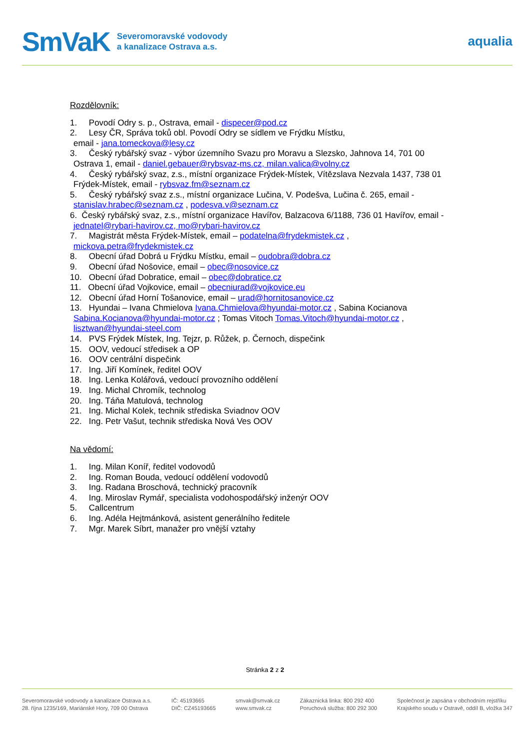SmVaK
Severomoravské vodovody
a kanalizace Ostrava a.s.
aqualia
Rozdělovník:
1. Povodí Odry s. p., Ostrava, email - dispecer@pod.cz
2. Lesy ČR, Správa toků obl. Povodí Odry se sídlem ve Frýdku Místku,
email - jana.tomeckova@lesy.cz
3. Český rybářský svaz - výbor územního Svazu pro Moravu a Slezsko, Jahnova 14, 701 00
Ostrava 1, email - daniel.gebauer@rybsvaz-ms.cz, milan.valica@volny.cz
4. Český rybářský svaz, z.s., místní organizace Frýdek-Místek, Vítězslava Nezvala 1437, 738 01
Frýdek-Místek, email - rybsvaz.fm@seznam.cz
5. Český rybářský svaz z.s., místní organizace Lučina, V. Podešva, Lučina č. 265, email -
stanislav.hrabec@seznam.cz , podesva.v@seznam.cz
6. Český rybářský svaz, z.s., místní organizace Havířov, Balzacova 6/1188, 736 01 Havířov, email -
jednatel@rybari-havirov.cz, mo@rybari-havirov.cz
7. Magistrát města Frýdek-Místek, email – podatelna@frydekmistek.cz ,
mickova.petra@frydekmistek.cz
8. Obecní úřad Dobrá u Frýdku Místku, email – oudobra@dobra.cz
9. Obecní úřad Nošovice, email – obec@nosovice.cz
10. Obecní úřad Dobratice, email – obec@dobratice.cz
11. Obecní úřad Vojkovice, email – obecniurad@vojkovice.eu
12. Obecní úřad Horní Tošanovice, email – urad@hornitosanovice.cz
13. Hyundai – Ivana Chmielova Ivana.Chmielova@hyundai-motor.cz , Sabina Kocianova
Sabina.Kocianova@hyundai-motor.cz ; Tomas Vitoch Tomas.Vitoch@hyundai-motor.cz ,
lisztwan@hyundai-steel.com
14. PVS Frýdek Místek, Ing. Tejzr, p. Růžek, p. Černoch, dispečink
15. OOV, vedoucí středisek a OP
16. OOV centrální dispečink
17. Ing. Jiří Komínek, ředitel OOV
18. Ing. Lenka Kolářová, vedoucí provozního oddělení
19. Ing. Michal Chromík, technolog
20. Ing. Táňa Matulová, technolog
21. Ing. Michal Kolek, technik střediska Sviadnov OOV
22. Ing. Petr Vašut, technik střediska Nová Ves OOV
Na vědomí:
1. Ing. Milan Koníř, ředitel vodovodů
2. Ing. Roman Bouda, vedoucí oddělení vodovodů
3. Ing. Radana Broschová, technický pracovník
4. Ing. Miroslav Rymář, specialista vodohospodářský inženýr OOV
5. Callcentrum
6. Ing. Adéla Hejtmánková, asistent generálního ředitele
7. Mgr. Marek Síbrt, manažer pro vnější vztahy
Stránka 2 z 2
Severomoravské vodovody a kanalizace Ostrava a.s.
28. října 1235/169, Mariánské Hory, 709 00 Ostrava
IČ: 45193665
DIČ: CZ45193665
smvak@smvak.cz
www.smvak.cz
Zákaznická linka: 800 292 400
Poruchová služba: 800 292 300
Společnost je zapsána v obchodním rejstříku
Krajského soudu v Ostravě, oddíl B, vložka 347